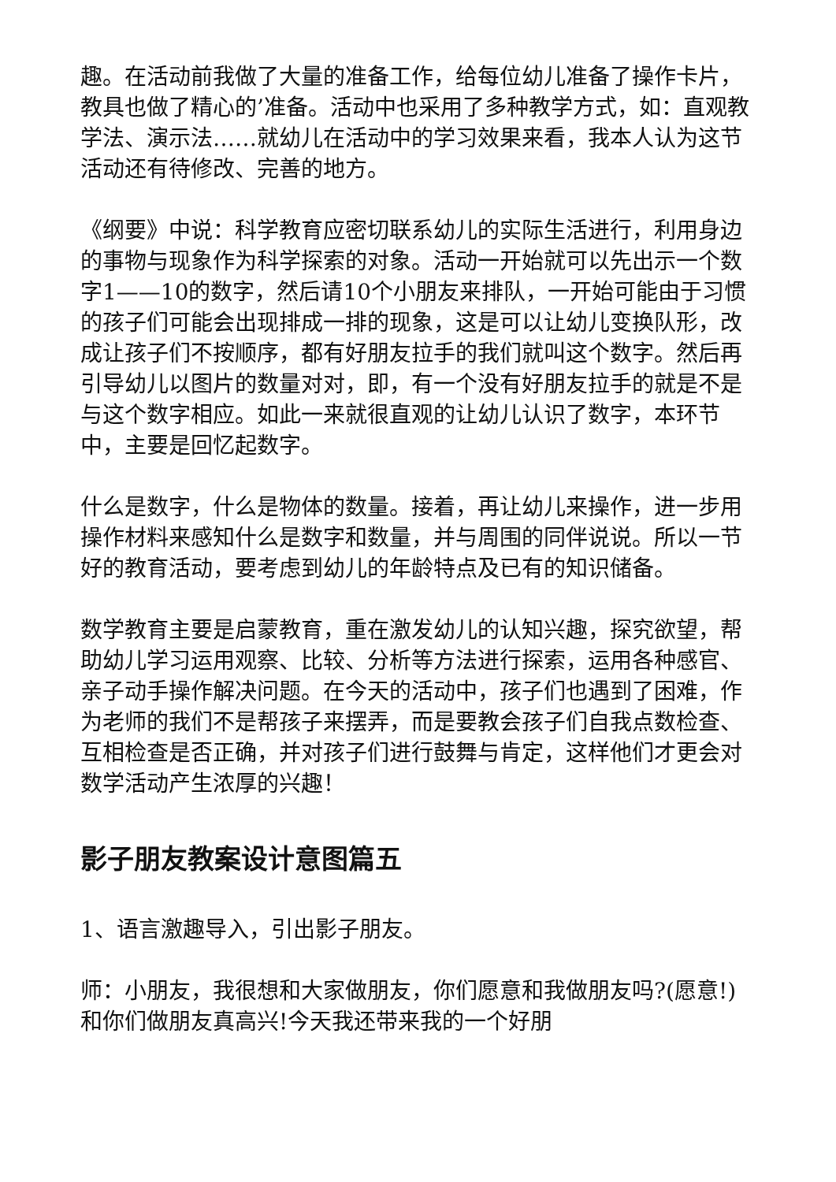趣。在活动前我做了大量的准备工作，给每位幼儿准备了操作卡片，教具也做了精心的’准备。活动中也采用了多种教学方式，如：直观教学法、演示法……就幼儿在活动中的学习效果来看，我本人认为这节活动还有待修改、完善的地方。
《纲要》中说：科学教育应密切联系幼儿的实际生活进行，利用身边的事物与现象作为科学探索的对象。活动一开始就可以先出示一个数字1——10的数字，然后请10个小朋友来排队，一开始可能由于习惯的孩子们可能会出现排成一排的现象，这是可以让幼儿变换队形，改成让孩子们不按顺序，都有好朋友拉手的我们就叫这个数字。然后再引导幼儿以图片的数量对对，即，有一个没有好朋友拉手的就是不是与这个数字相应。如此一来就很直观的让幼儿认识了数字，本环节中，主要是回忆起数字。
什么是数字，什么是物体的数量。接着，再让幼儿来操作，进一步用操作材料来感知什么是数字和数量，并与周围的同伴说说。所以一节好的教育活动，要考虑到幼儿的年龄特点及已有的知识储备。
数学教育主要是启蒙教育，重在激发幼儿的认知兴趣，探究欲望，帮助幼儿学习运用观察、比较、分析等方法进行探索，运用各种感官、亲子动手操作解决问题。在今天的活动中，孩子们也遇到了困难，作为老师的我们不是帮孩子来摆弄，而是要教会孩子们自我点数检查、互相检查是否正确，并对孩子们进行鼓舞与肯定，这样他们才更会对数学活动产生浓厚的兴趣！
影子朋友教案设计意图篇五
1、语言激趣导入，引出影子朋友。
师：小朋友，我很想和大家做朋友，你们愿意和我做朋友吗?(愿意!)和你们做朋友真高兴!今天我还带来我的一个好朋